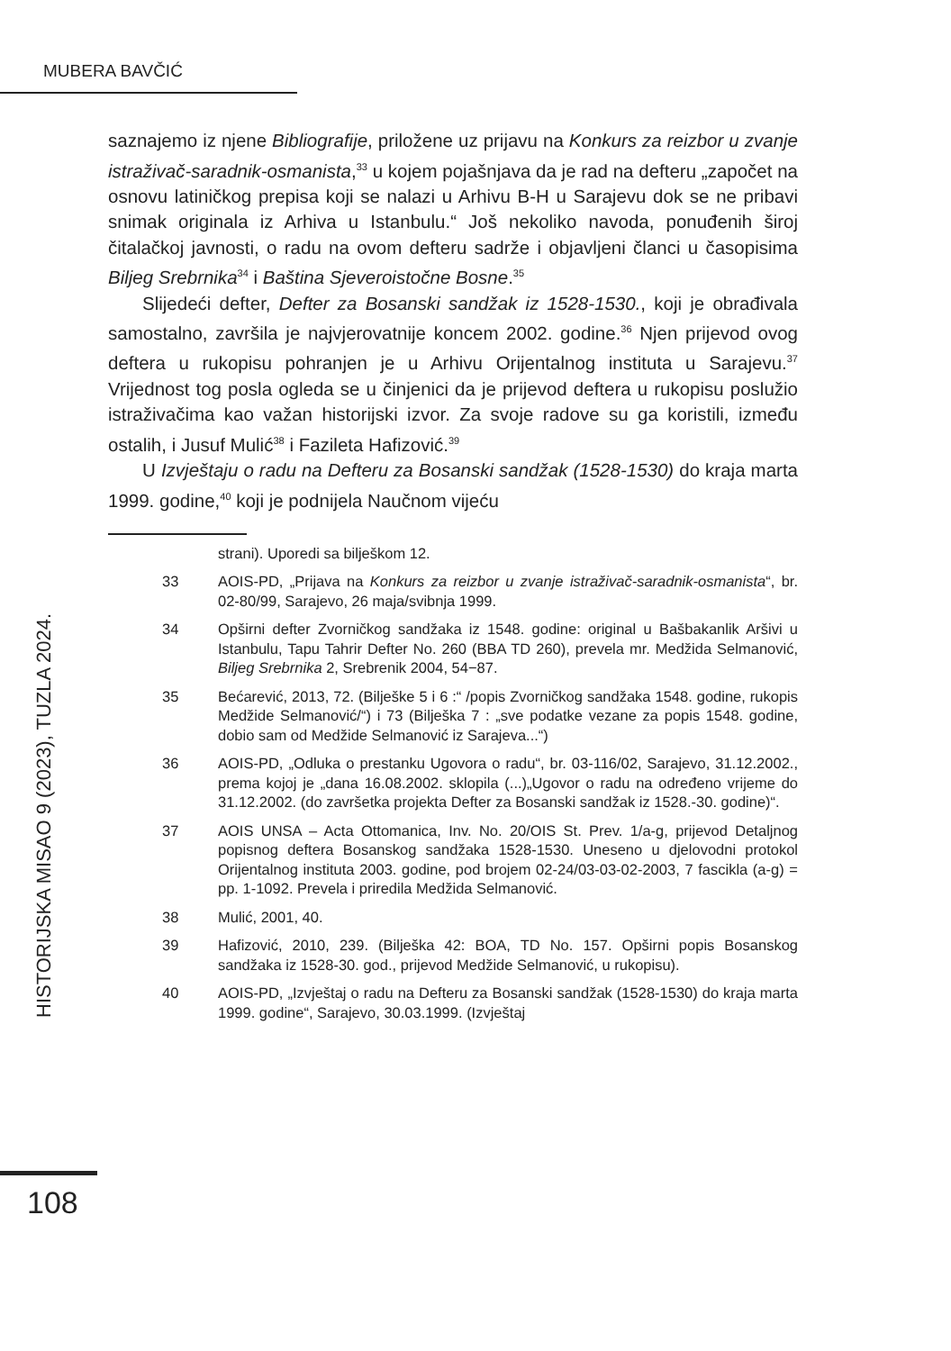MUBERA BAVČIĆ
HISTORIJSKA MISAO 9 (2023), TUZLA 2024.
saznajemo iz njene Bibliografije, priložene uz prijavu na Konkurs za reizbor u zvanje istraživač-saradnik-osmanista,<sup>33</sup> u kojem pojašnjava da je rad na defteru „započet na osnovu latiničkog prepisa koji se nalazi u Arhivu B-H u Sarajevu dok se ne pribavi snimak originala iz Arhiva u Istanbulu.“ Još nekoliko navoda, ponuđenih široj čitalačkoj javnosti, o radu na ovom defteru sadrže i objavljeni članci u časopisima Biljeg Srebrnika<sup>34</sup> i Baština Sjeveroistočne Bosne.<sup>35</sup>
Slijedeći defter, Defter za Bosanski sandžak iz 1528-1530., koji je obrađivala samostalno, završila je najvjerovatnije koncem 2002. godine.<sup>36</sup> Njen prijevod ovog deftera u rukopisu pohranjen je u Arhivu Orijentalnog instituta u Sarajevu.<sup>37</sup> Vrijednost tog posla ogleda se u činjenici da je prijevod deftera u rukopisu poslužio istraživačima kao važan historijski izvor. Za svoje radove su ga koristili, između ostalih, i Jusuf Mulić<sup>38</sup> i Fazileta Hafizović.<sup>39</sup>
U Izvještaju o radu na Defteru za Bosanski sandžak (1528-1530) do kraja marta 1999. godine,<sup>40</sup> koji je podnijela Naučnom vijeću
strani). Uporedi sa bilješkom 12.
33 AOIS-PD, „Prijava na Konkurs za reizbor u zvanje istraživač-saradnik-osmanista“, br. 02-80/99, Sarajevo, 26 maja/svibnja 1999.
34 Opširni defter Zvorničkog sandžaka iz 1548. godine: original u Bašbakanlik Aršivi u Istanbulu, Tapu Tahrir Defter No. 260 (BBA TD 260), prevela mr. Medžida Selmanović, Biljeg Srebrnika 2, Srebrenik 2004, 54−87.
35 Bećarević, 2013, 72. (Bilješke 5 i 6 :“ /popis Zvorničkog sandžaka 1548. godine, rukopis Medžide Selmanović/“) i 73 (Bilješka 7 : „sve podatke vezane za popis 1548. godine, dobio sam od Medžide Selmanović iz Sarajeva...“)
36 AOIS-PD, „Odluka o prestanku Ugovora o radu“, br. 03-116/02, Sarajevo, 31.12.2002., prema kojoj je „dana 16.08.2002. sklopila (...)„Ugovor o radu na određeno vrijeme do 31.12.2002. (do završetka projekta Defter za Bosanski sandžak iz 1528.-30. godine)“.
37 AOIS UNSA – Acta Ottomanica, Inv. No. 20/OIS St. Prev. 1/a-g, prijevod Detaljnog popisnog deftera Bosanskog sandžaka 1528-1530. Uneseno u djelovodni protokol Orijentalnog instituta 2003. godine, pod brojem 02-24/03-03-02-2003, 7 fascikla (a-g) = pp. 1-1092. Prevela i priredila Medžida Selmanović.
38 Mulić, 2001, 40.
39 Hafizović, 2010, 239. (Bilješka 42: BOA, TD No. 157. Opširni popis Bosanskog sandžaka iz 1528-30. god., prijevod Medžide Selmanović, u rukopisu).
40 AOIS-PD, „Izvještaj o radu na Defteru za Bosanski sandžak (1528-1530) do kraja marta 1999. godine“, Sarajevo, 30.03.1999. (Izvještaj
108